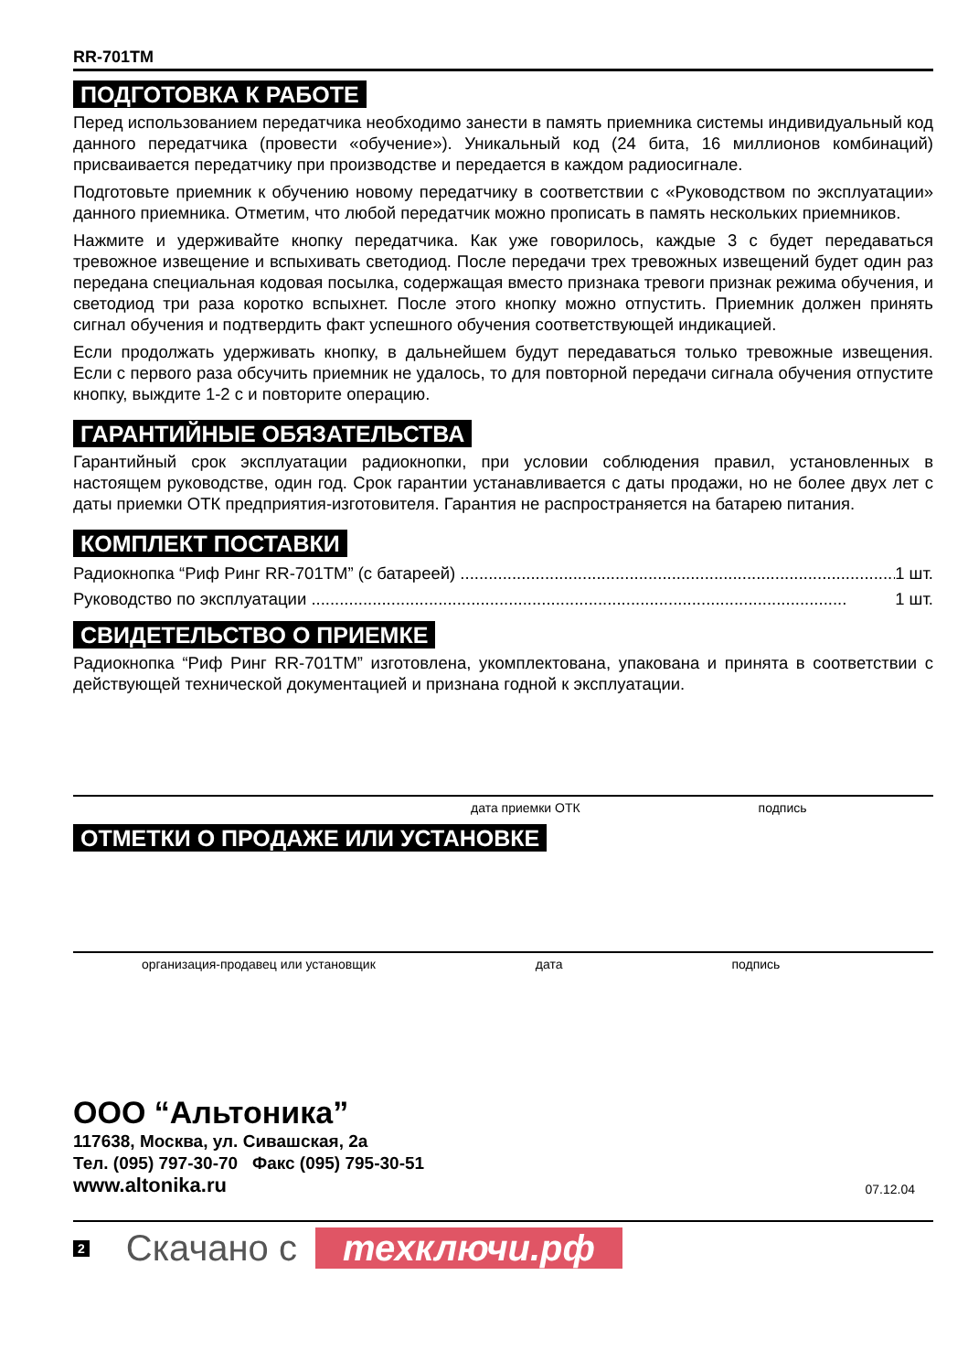RR-701TM
ПОДГОТОВКА К РАБОТЕ
Перед использованием передатчика необходимо занести в память приемника системы индивидуальный код данного передатчика (провести «обучение»). Уникальный код (24 бита, 16 миллионов комбинаций) присваивается передатчику при производстве и передается в каждом радиосигнале.
Подготовьте приемник к обучению новому передатчику в соответствии с «Руководством по эксплуатации» данного приемника. Отметим, что любой передатчик можно прописать в память нескольких приемников.
Нажмите и удерживайте кнопку передатчика. Как уже говорилось, каждые 3 с будет передаваться тревожное извещение и вспыхивать светодиод. После передачи трех тревожных извещений будет один раз передана специальная кодовая посылка, содержащая вместо признака тревоги признак режима обучения, и светодиод три раза коротко вспыхнет. После этого кнопку можно отпустить. Приемник должен принять сигнал обучения и подтвердить факт успешного обучения соответствующей индикацией.
Если продолжать удерживать кнопку, в дальнейшем будут передаваться только тревожные извещения. Если с первого раза обсучить приемник не удалось, то для повторной передачи сигнала обучения отпустите кнопку, выждите 1-2 с и повторите операцию.
ГАРАНТИЙНЫЕ ОБЯЗАТЕЛЬСТВА
Гарантийный срок эксплуатации радиокнопки, при условии соблюдения правил, установленных в настоящем руководстве, один год. Срок гарантии устанавливается с даты продажи, но не более двух лет с даты приемки ОТК предприятия-изготовителя. Гарантия не распространяется на батарею питания.
КОМПЛЕКТ ПОСТАВКИ
Радиокнопка “Риф Ринг RR-701TM” (с батареей) .............................................................................................. 1 шт.
Руководство по эксплуатации .................................................................................................................. 1 шт.
СВИДЕТЕЛЬСТВО О ПРИЕМКЕ
Радиокнопка “Риф Ринг RR-701TM” изготовлена, укомплектована, упакована и принята в соответствии с действующей технической документацией и признана годной к эксплуатации.
дата приемки ОТК подпись
ОТМЕТКИ О ПРОДАЖЕ ИЛИ УСТАНОВКЕ
организация-продавец или установщик дата подпись
ООО “Альтоника”
117638, Москва, ул. Сивашская, 2а
Тел. (095) 797-30-70 Факс (095) 795-30-51
www.altonika.ru 07.12.04
2 Скачано с техключи.рф